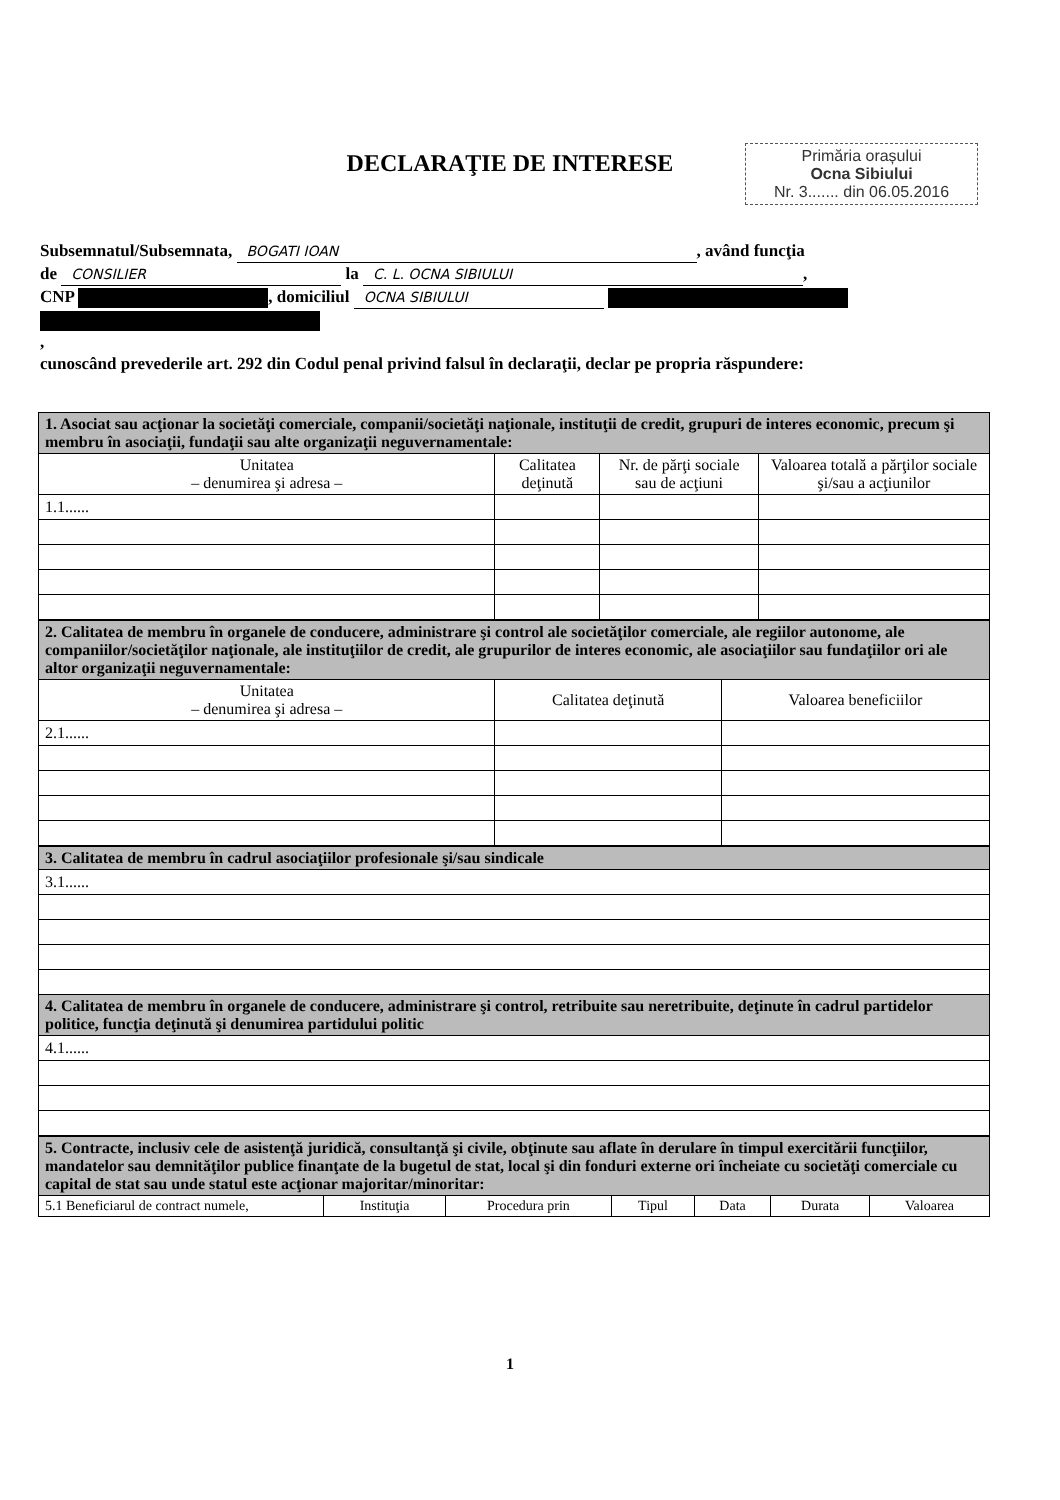Primăria orașului
Ocna Sibiului
Nr. 3....... din 06.05.2016
DECLARAŢIE DE INTERESE
Subsemnatul/Subsemnata, BOGATI IOAN, având funcţia
de CONSILIER la C. L. OCNA SIBIULUI,
CNP , domiciliul OCNA SIBIULUI
,
cunoscând prevederile art. 292 din Codul penal privind falsul în declaraţii, declar pe propria răspundere:
| 1. Asociat sau acţionar la societăţi comerciale, companii/societăţi naţionale, instituţii de credit, grupuri de interes economic, precum şi membru în asociaţii, fundaţii sau alte organizaţii neguvernamentale: | | | |
| Unitatea – denumirea şi adresa – | Calitatea deţinută | Nr. de părţi sociale sau de acţiuni | Valoarea totală a părţilor sociale şi/sau a acţiunilor |
| 1.1...... | | | |
| 2. Calitatea de membru în organele de conducere, administrare şi control ale societăţilor comerciale, ale regiilor autonome, ale companiilor/societăţilor naţionale, ale instituţiilor de credit, ale grupurilor de interes economic, ale asociaţiilor sau fundaţiilor ori ale altor organizaţii neguvernamentale: | | |
| Unitatea – denumirea şi adresa – | Calitatea deţinută | Valoarea beneficiilor |
| 2.1...... | | |
| 3. Calitatea de membru în cadrul asociaţiilor profesionale şi/sau sindicale |
| 3.1...... |
| 4. Calitatea de membru în organele de conducere, administrare şi control, retribuite sau neretribuite, deţinute în cadrul partidelor politice, funcţia deţinută şi denumirea partidului politic |
| 4.1...... |
| 5. Contracte, inclusiv cele de asistenţă juridică, consultanţă şi civile, obţinute sau aflate în derulare în timpul exercitării funcţiilor, mandatelor sau demnităţilor publice finanţate de la bugetul de stat, local şi din fonduri externe ori încheiate cu societăţi comerciale cu capital de stat sau unde statul este acţionar majoritar/minoritar: | | | | | | |
| 5.1 Beneficiarul de contract numele, | Instituţia | Procedura prin | Tipul | Data | Durata | Valoarea |
1